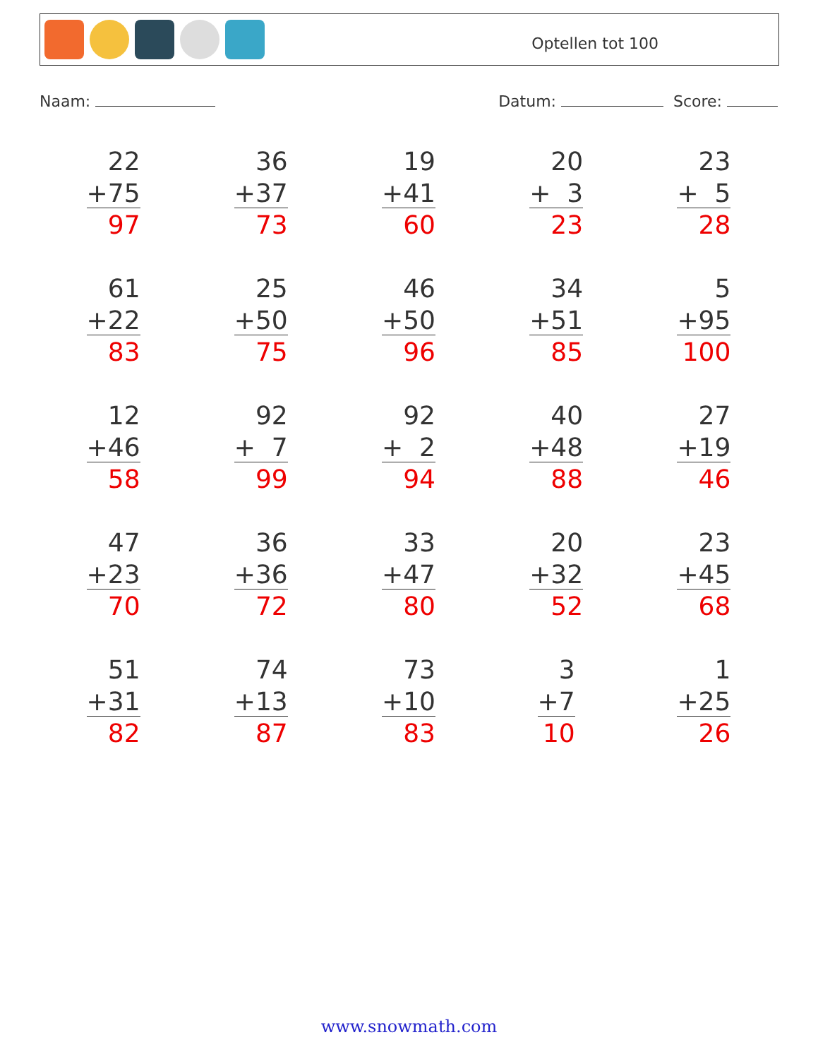Optellen tot 100
Naam: Datum: Score:
| 22 +75 97 | 36 +37 73 | 19 +41 60 | 20 + 3 23 | 23 + 5 28 |
| 61 +22 83 | 25 +50 75 | 46 +50 96 | 34 +51 85 | 5 +95 100 |
| 12 +46 58 | 92 + 7 99 | 92 + 2 94 | 40 +48 88 | 27 +19 46 |
| 47 +23 70 | 36 +36 72 | 33 +47 80 | 20 +32 52 | 23 +45 68 |
| 51 +31 82 | 74 +13 87 | 73 +10 83 | 3 +7 10 | 1 +25 26 |
www.snowmath.com